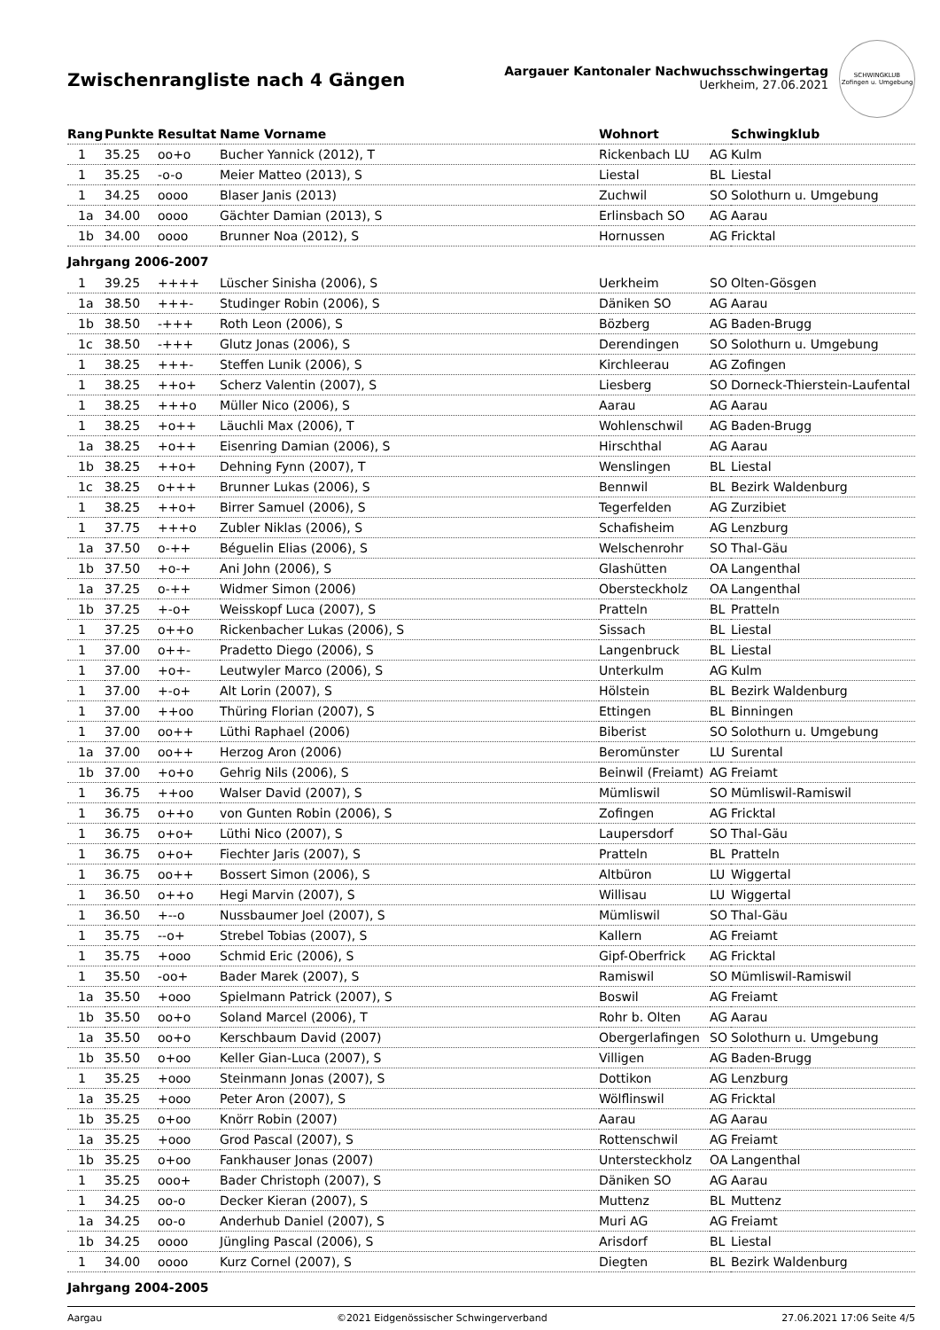Zwischenrangliste nach 4 Gängen
Aargauer Kantonaler Nachwuchsschwingertag
Uerkheim, 27.06.2021
SCHWINGKLUB
Zofingen u. Umgebung
| Rang | Punkte | Resultat | Name Vorname | Wohnort | | Schwingklub |
| --- | --- | --- | --- | --- | --- | --- |
| 1 | 35.25 | oo+o | Bucher Yannick (2012), T | Rickenbach LU | AG | Kulm |
| 1 | 35.25 | -o-o | Meier Matteo (2013), S | Liestal | BL | Liestal |
| 1 | 34.25 | oooo | Blaser Janis (2013) | Zuchwil | SO | Solothurn u. Umgebung |
| 1a | 34.00 | oooo | Gächter Damian (2013), S | Erlinsbach SO | AG | Aarau |
| 1b | 34.00 | oooo | Brunner Noa (2012), S | Hornussen | AG | Fricktal |
| Jahrgang 2006-2007 | | | | | | |
| 1 | 39.25 | ++++ | Lüscher Sinisha (2006), S | Uerkheim | SO | Olten-Gösgen |
| 1a | 38.50 | +++- | Studinger Robin (2006), S | Däniken SO | AG | Aarau |
| 1b | 38.50 | -+++ | Roth Leon (2006), S | Bözberg | AG | Baden-Brugg |
| 1c | 38.50 | -+++ | Glutz Jonas (2006), S | Derendingen | SO | Solothurn u. Umgebung |
| 1 | 38.25 | +++- | Steffen Lunik (2006), S | Kirchleerau | AG | Zofingen |
| 1 | 38.25 | ++o+ | Scherz Valentin (2007), S | Liesberg | SO | Dorneck-Thierstein-Laufental |
| 1 | 38.25 | +++o | Müller Nico (2006), S | Aarau | AG | Aarau |
| 1 | 38.25 | +o++ | Läuchli Max (2006), T | Wohlenschwil | AG | Baden-Brugg |
| 1a | 38.25 | +o++ | Eisenring Damian (2006), S | Hirschthal | AG | Aarau |
| 1b | 38.25 | ++o+ | Dehning Fynn (2007), T | Wenslingen | BL | Liestal |
| 1c | 38.25 | o+++ | Brunner Lukas (2006), S | Bennwil | BL | Bezirk Waldenburg |
| 1 | 38.25 | ++o+ | Birrer Samuel (2006), S | Tegerfelden | AG | Zurzibiet |
| 1 | 37.75 | +++o | Zubler Niklas (2006), S | Schafisheim | AG | Lenzburg |
| 1a | 37.50 | o-++ | Béguelin Elias (2006), S | Welschenrohr | SO | Thal-Gäu |
| 1b | 37.50 | +o-+ | Ani John (2006), S | Glashütten | OA | Langenthal |
| 1a | 37.25 | o-++ | Widmer Simon (2006) | Obersteckholz | OA | Langenthal |
| 1b | 37.25 | +-o+ | Weisskopf Luca (2007), S | Pratteln | BL | Pratteln |
| 1 | 37.25 | o++o | Rickenbacher Lukas (2006), S | Sissach | BL | Liestal |
| 1 | 37.00 | o++- | Pradetto Diego (2006), S | Langenbruck | BL | Liestal |
| 1 | 37.00 | +o+- | Leutwyler Marco (2006), S | Unterkulm | AG | Kulm |
| 1 | 37.00 | +-o+ | Alt Lorin (2007), S | Hölstein | BL | Bezirk Waldenburg |
| 1 | 37.00 | ++oo | Thüring Florian (2007), S | Ettingen | BL | Binningen |
| 1 | 37.00 | oo++ | Lüthi Raphael (2006) | Biberist | SO | Solothurn u. Umgebung |
| 1a | 37.00 | oo++ | Herzog Aron (2006) | Beromünster | LU | Surental |
| 1b | 37.00 | +o+o | Gehrig Nils (2006), S | Beinwil (Freiamt) | AG | Freiamt |
| 1 | 36.75 | ++oo | Walser David (2007), S | Mümliswil | SO | Mümliswil-Ramiswil |
| 1 | 36.75 | o++o | von Gunten Robin (2006), S | Zofingen | AG | Fricktal |
| 1 | 36.75 | o+o+ | Lüthi Nico (2007), S | Laupersdorf | SO | Thal-Gäu |
| 1 | 36.75 | o+o+ | Fiechter Jaris (2007), S | Pratteln | BL | Pratteln |
| 1 | 36.75 | oo++ | Bossert Simon (2006), S | Altbüron | LU | Wiggertal |
| 1 | 36.50 | o++o | Hegi Marvin (2007), S | Willisau | LU | Wiggertal |
| 1 | 36.50 | +--o | Nussbaumer Joel (2007), S | Mümliswil | SO | Thal-Gäu |
| 1 | 35.75 | --o+ | Strebel Tobias (2007), S | Kallern | AG | Freiamt |
| 1 | 35.75 | +ooo | Schmid Eric (2006), S | Gipf-Oberfrick | AG | Fricktal |
| 1 | 35.50 | -oo+ | Bader Marek (2007), S | Ramiswil | SO | Mümliswil-Ramiswil |
| 1a | 35.50 | +ooo | Spielmann Patrick (2007), S | Boswil | AG | Freiamt |
| 1b | 35.50 | oo+o | Soland Marcel (2006), T | Rohr b. Olten | AG | Aarau |
| 1a | 35.50 | oo+o | Kerschbaum David (2007) | Obergerlafingen | SO | Solothurn u. Umgebung |
| 1b | 35.50 | o+oo | Keller Gian-Luca (2007), S | Villigen | AG | Baden-Brugg |
| 1 | 35.25 | +ooo | Steinmann Jonas (2007), S | Dottikon | AG | Lenzburg |
| 1a | 35.25 | +ooo | Peter Aron (2007), S | Wölflinswil | AG | Fricktal |
| 1b | 35.25 | o+oo | Knörr Robin (2007) | Aarau | AG | Aarau |
| 1a | 35.25 | +ooo | Grod Pascal (2007), S | Rottenschwil | AG | Freiamt |
| 1b | 35.25 | o+oo | Fankhauser Jonas (2007) | Untersteckholz | OA | Langenthal |
| 1 | 35.25 | ooo+ | Bader Christoph (2007), S | Däniken SO | AG | Aarau |
| 1 | 34.25 | oo-o | Decker Kieran (2007), S | Muttenz | BL | Muttenz |
| 1a | 34.25 | oo-o | Anderhub Daniel (2007), S | Muri AG | AG | Freiamt |
| 1b | 34.25 | oooo | Jüngling Pascal (2006), S | Arisdorf | BL | Liestal |
| 1 | 34.00 | oooo | Kurz Cornel (2007), S | Diegten | BL | Bezirk Waldenburg |
| Jahrgang 2004-2005 | | | | | | |
Aargau ©2021 Eidgenössischer Schwingerverband 27.06.2021 17:06 Seite 4/5